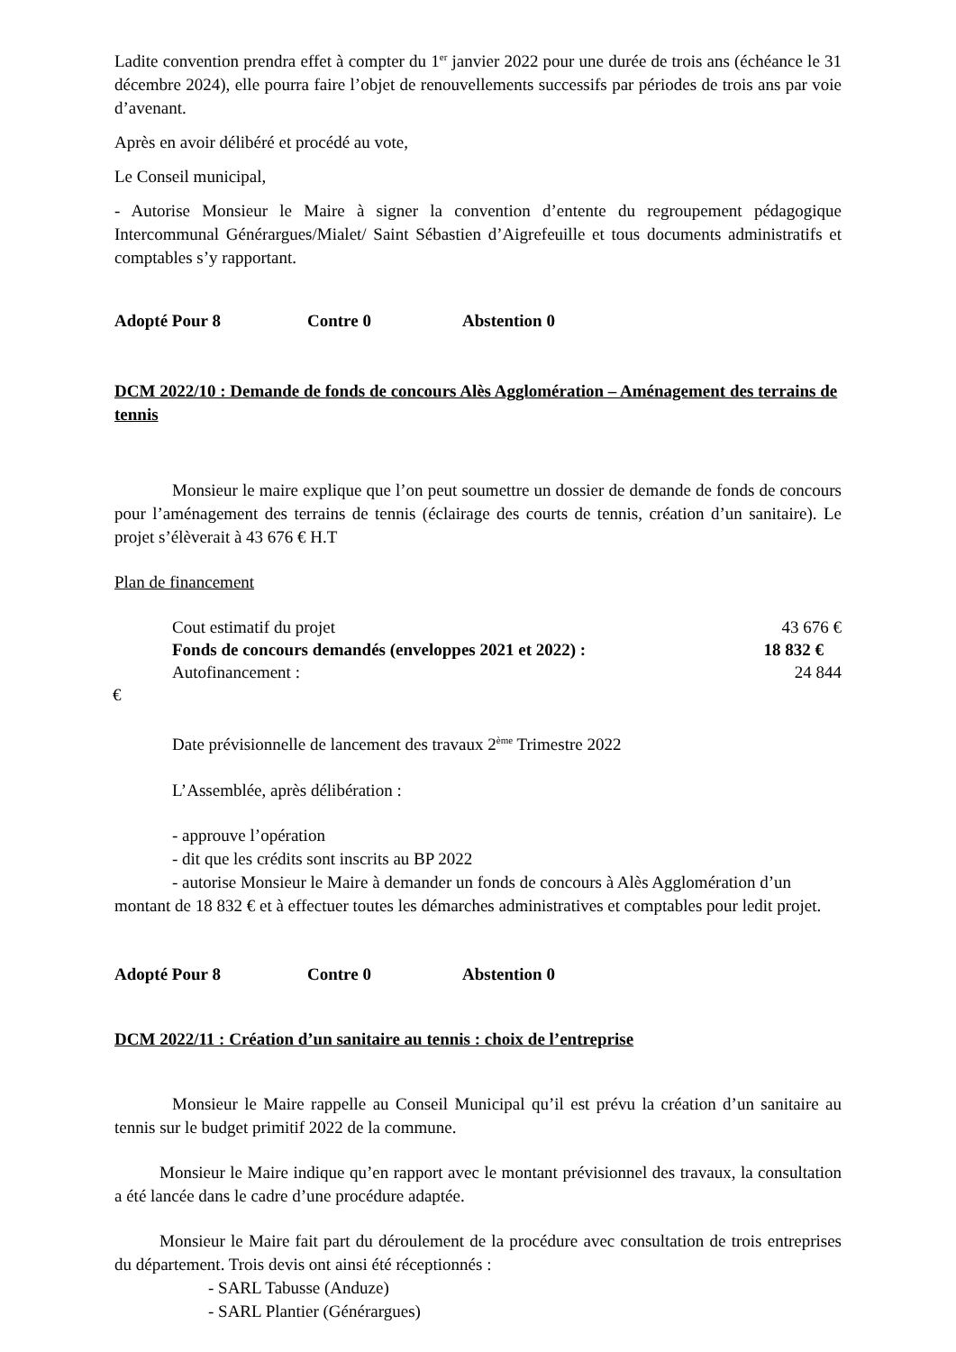Ladite convention prendra effet à compter du 1<sup>er</sup> janvier 2022 pour une durée de trois ans (échéance le 31 décembre 2024), elle pourra faire l’objet de renouvellements successifs par périodes de trois ans par voie d’avenant.
Après en avoir délibéré et procédé au vote,
Le Conseil municipal,
- Autorise Monsieur le Maire à signer la convention d’entente du regroupement pédagogique Intercommunal Générargues/Mialet/ Saint Sébastien d’Aigrefeuille et tous documents administratifs et comptables s’y rapportant.
Adopté Pour 8 Contre 0 Abstention 0
DCM 2022/10 : Demande de fonds de concours Alès Agglomération – Aménagement des terrains de tennis
Monsieur le maire explique que l’on peut soumettre un dossier de demande de fonds de concours pour l’aménagement des terrains de tennis (éclairage des courts de tennis, création d’un sanitaire). Le projet s’élèverait à 43 676 € H.T
Plan de financement
Cout estimatif du projet 43 676 €
Fonds de concours demandés (enveloppes 2021 et 2022) : 18 832 €
Autofinancement : 24 844
€
Date prévisionnelle de lancement des travaux 2<sup>ème</sup> Trimestre 2022
L’Assemblée, après délibération :
- approuve l’opération
- dit que les crédits sont inscrits au BP 2022
- autorise Monsieur le Maire à demander un fonds de concours à Alès Agglomération d’un montant de 18 832 € et à effectuer toutes les démarches administratives et comptables pour ledit projet.
Adopté Pour 8 Contre 0 Abstention 0
DCM 2022/11 : Création d’un sanitaire au tennis : choix de l’entreprise
Monsieur le Maire rappelle au Conseil Municipal qu’il est prévu la création d’un sanitaire au tennis sur le budget primitif 2022 de la commune.
Monsieur le Maire indique qu’en rapport avec le montant prévisionnel des travaux, la consultation a été lancée dans le cadre d’une procédure adaptée.
Monsieur le Maire fait part du déroulement de la procédure avec consultation de trois entreprises du département. Trois devis ont ainsi été réceptionnés :
- SARL Tabusse (Anduze)
- SARL Plantier (Générargues)